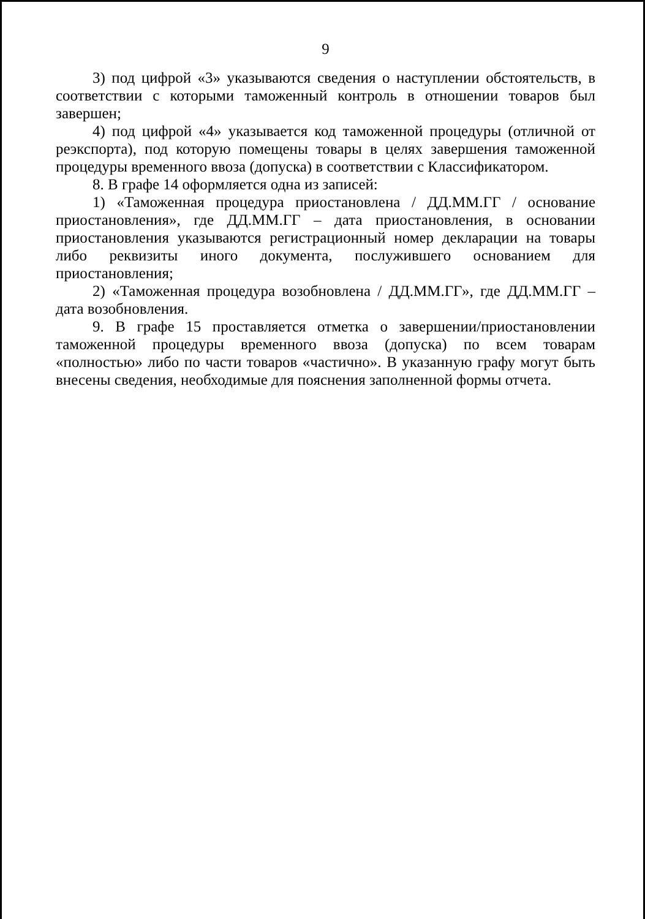9
3) под цифрой «3» указываются сведения о наступлении обстоятельств, в соответствии с которыми таможенный контроль в отношении товаров был завершен;
4) под цифрой «4» указывается код таможенной процедуры (отличной от реэкспорта), под которую помещены товары в целях завершения таможенной процедуры временного ввоза (допуска) в соответствии с Классификатором.
8. В графе 14 оформляется одна из записей:
1) «Таможенная процедура приостановлена / ДД.ММ.ГГ / основание приостановления», где ДД.ММ.ГГ – дата приостановления, в основании приостановления указываются регистрационный номер декларации на товары либо реквизиты иного документа, послужившего основанием для приостановления;
2) «Таможенная процедура возобновлена / ДД.ММ.ГГ», где ДД.ММ.ГГ – дата возобновления.
9. В графе 15 проставляется отметка о завершении/приостановлении таможенной процедуры временного ввоза (допуска) по всем товарам «полностью» либо по части товаров «частично». В указанную графу могут быть внесены сведения, необходимые для пояснения заполненной формы отчета.